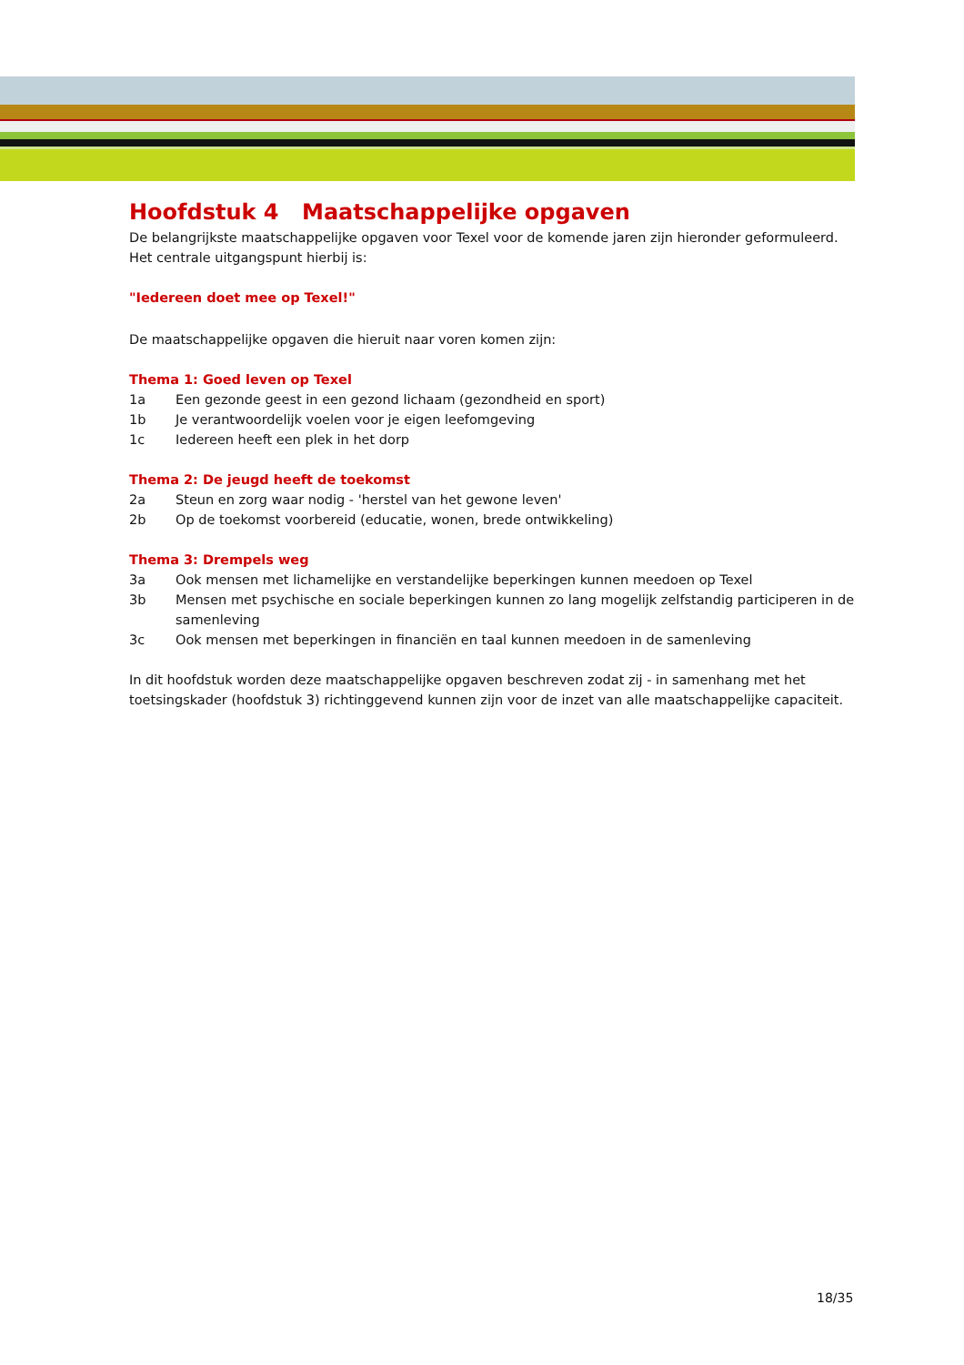Hoofdstuk 4 Maatschappelijke opgaven
De belangrijkste maatschappelijke opgaven voor Texel voor de komende jaren zijn hieronder geformuleerd. Het centrale uitgangspunt hierbij is:
"Iedereen doet mee op Texel!"
De maatschappelijke opgaven die hieruit naar voren komen zijn:
Thema 1: Goed leven op Texel
1a Een gezonde geest in een gezond lichaam (gezondheid en sport)
1b Je verantwoordelijk voelen voor je eigen leefomgeving
1c Iedereen heeft een plek in het dorp
Thema 2: De jeugd heeft de toekomst
2a Steun en zorg waar nodig - 'herstel van het gewone leven'
2b Op de toekomst voorbereid (educatie, wonen, brede ontwikkeling)
Thema 3: Drempels weg
3a Ook mensen met lichamelijke en verstandelijke beperkingen kunnen meedoen op Texel
3b Mensen met psychische en sociale beperkingen kunnen zo lang mogelijk zelfstandig participeren in de samenleving
3c Ook mensen met beperkingen in financiën en taal kunnen meedoen in de samenleving
In dit hoofdstuk worden deze maatschappelijke opgaven beschreven zodat zij - in samenhang met het toetsingskader (hoofdstuk 3) richtinggevend kunnen zijn voor de inzet van alle maatschappelijke capaciteit.
18/35